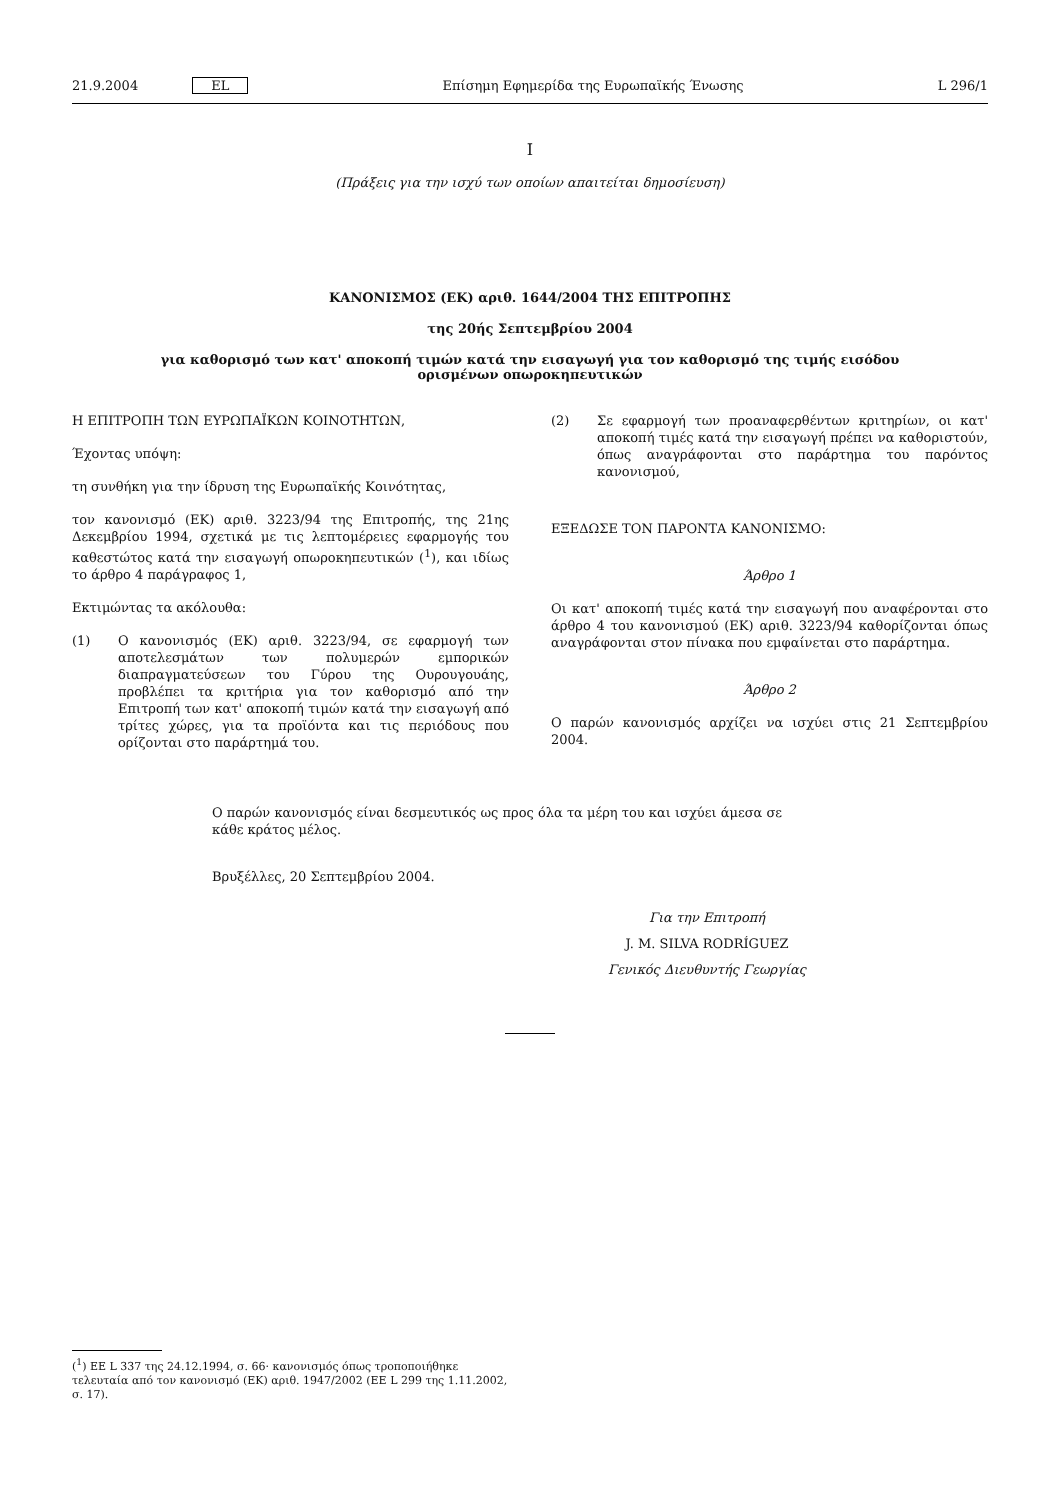21.9.2004 EL Επίσημη Εφημερίδα της Ευρωπαϊκής Ένωσης L 296/1
I
(Πράξεις για την ισχύ των οποίων απαιτείται δημοσίευση)
ΚΑΝΟΝΙΣΜΟΣ (ΕΚ) αριθ. 1644/2004 ΤΗΣ ΕΠΙΤΡΟΠΗΣ
της 20ής Σεπτεμβρίου 2004
για καθορισμό των κατ' αποκοπή τιμών κατά την εισαγωγή για τον καθορισμό της τιμής εισόδου
ορισμένων οπωροκηπευτικών
Η ΕΠΙΤΡΟΠΗ ΤΩΝ ΕΥΡΩΠΑΪΚΩΝ ΚΟΙΝΟΤΗΤΩΝ,
Έχοντας υπόψη:
τη συνθήκη για την ίδρυση της Ευρωπαϊκής Κοινότητας,
τον κανονισμό (ΕΚ) αριθ. 3223/94 της Επιτροπής, της 21ης Δεκεμβρίου 1994, σχετικά με τις λεπτομέρειες εφαρμογής του καθεστώτος κατά την εισαγωγή οπωροκηπευτικών (<sup>1</sup>), και ιδίως το άρθρο 4 παράγραφος 1,
Εκτιμώντας τα ακόλουθα:
(1) Ο κανονισμός (ΕΚ) αριθ. 3223/94, σε εφαρμογή των αποτελεσμάτων των πολυμερών εμπορικών διαπραγματεύσεων του Γύρου της Ουρουγουάης, προβλέπει τα κριτήρια για τον καθορισμό από την Επιτροπή των κατ' αποκοπή τιμών κατά την εισαγωγή από τρίτες χώρες, για τα προϊόντα και τις περιόδους που ορίζονται στο παράρτημά του.
(2) Σε εφαρμογή των προαναφερθέντων κριτηρίων, οι κατ' αποκοπή τιμές κατά την εισαγωγή πρέπει να καθοριστούν, όπως αναγράφονται στο παράρτημα του παρόντος κανονισμού,
ΕΞΕΔΩΣΕ ΤΟΝ ΠΑΡΟΝΤΑ ΚΑΝΟΝΙΣΜΟ:
Άρθρο 1
Οι κατ' αποκοπή τιμές κατά την εισαγωγή που αναφέρονται στο άρθρο 4 του κανονισμού (ΕΚ) αριθ. 3223/94 καθορίζονται όπως αναγράφονται στον πίνακα που εμφαίνεται στο παράρτημα.
Άρθρο 2
Ο παρών κανονισμός αρχίζει να ισχύει στις 21 Σεπτεμβρίου 2004.
Ο παρών κανονισμός είναι δεσμευτικός ως προς όλα τα μέρη του και ισχύει άμεσα σε κάθε κράτος μέλος.
Βρυξέλλες, 20 Σεπτεμβρίου 2004.
Για την Επιτροπή
J. M. SILVA RODRÍGUEZ
Γενικός Διευθυντής Γεωργίας
(<sup>1</sup>) ΕΕ L 337 της 24.12.1994, σ. 66· κανονισμός όπως τροποποιήθηκε τελευταία από τον κανονισμό (ΕΚ) αριθ. 1947/2002 (ΕΕ L 299 της 1.11.2002, σ. 17).